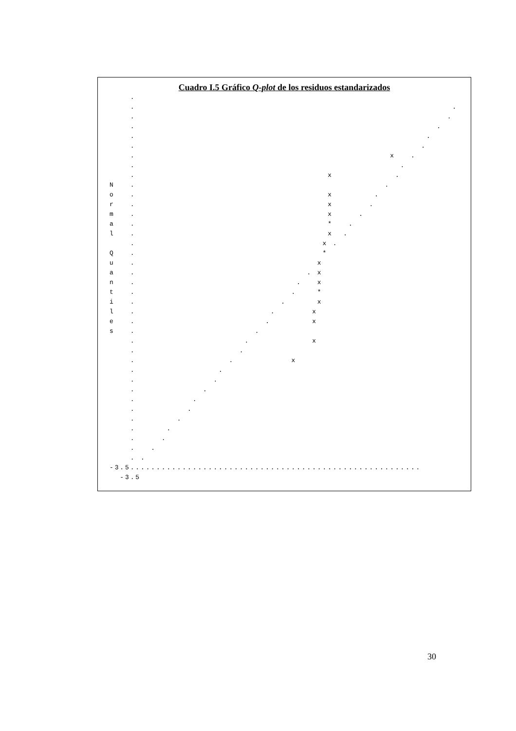Cuadro I.5 Gráfico Q-plot de los residuos estandarizados
    .
    .                                                             .
    .                                                            .
    .                                                          .
    .                                                        .
    .                                                       .
    .                                                 x   .
    .                                                   .
    .                                     x            .
N   .                                                .
o   .                                     x        .
r   .                                     x       .
m   .                                     x     .
a   .                                     *   .
l   .                                     x  .
    .                                    x .
Q   .                                    *
u   .                                   x
a   .                                 . x
n   .                               .   x
t   .                              .    *
i   .                            .      x
l   .                          .       x
e   .                         .        x
s   .                       .
    .                     .            x
    .                    .
    .                  .           x
    .                .
    .               .
    .             .
    .           .
    .          .
    .        .
    .      .
    .     .
    .   .
    . .
-3.5........................................................
  -3.5
30